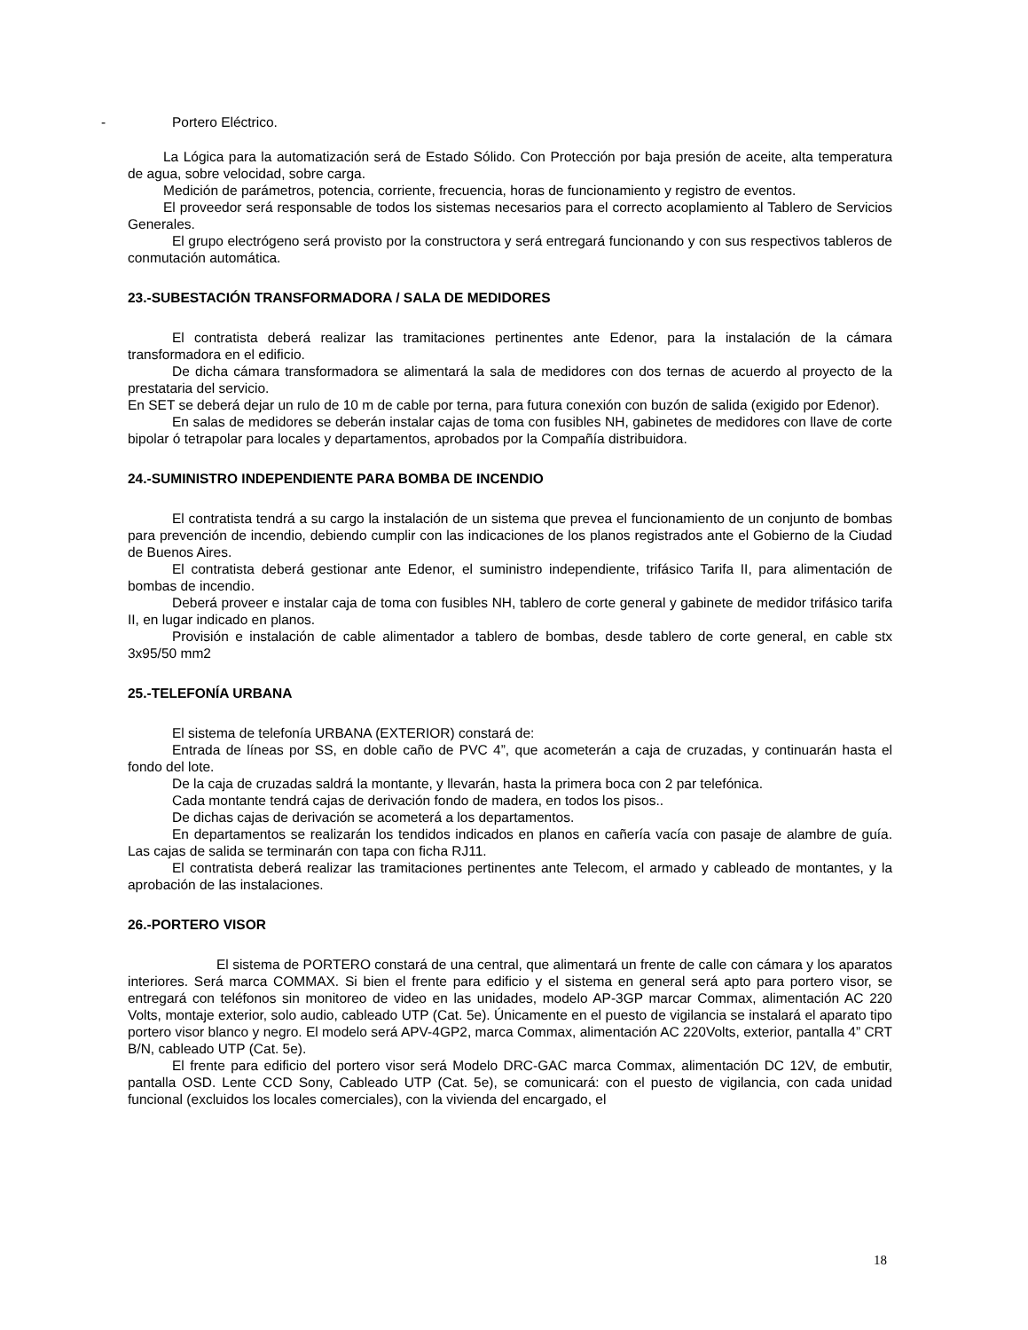- Portero Eléctrico.
La Lógica para la automatización será de Estado Sólido. Con Protección por baja presión de aceite, alta temperatura de agua, sobre velocidad, sobre carga.
Medición de parámetros, potencia, corriente, frecuencia, horas de funcionamiento y registro de eventos.
El proveedor será responsable de todos los sistemas necesarios para el correcto acoplamiento al Tablero de Servicios Generales.
El grupo electrógeno será provisto por la constructora y será entregará funcionando y con sus respectivos tableros de conmutación automática.
23.-SUBESTACIÓN TRANSFORMADORA / SALA DE MEDIDORES
El contratista deberá realizar las tramitaciones pertinentes ante Edenor, para la instalación de la cámara transformadora en el edificio.
De dicha cámara transformadora se alimentará la sala de medidores con dos ternas de acuerdo al proyecto de la prestataria del servicio.
En SET se deberá dejar un rulo de 10 m de cable por terna, para futura conexión con buzón de salida (exigido por Edenor).
En salas de medidores se deberán instalar cajas de toma con fusibles NH, gabinetes de medidores con llave de corte bipolar ó tetrapolar para locales y departamentos, aprobados por la Compañía distribuidora.
24.-SUMINISTRO INDEPENDIENTE PARA BOMBA DE INCENDIO
El contratista tendrá a su cargo la instalación de un sistema que prevea el funcionamiento de un conjunto de bombas para prevención de incendio, debiendo cumplir con las indicaciones de los planos registrados ante el Gobierno de la Ciudad de Buenos Aires.
El contratista deberá gestionar ante Edenor, el suministro independiente, trifásico Tarifa II, para alimentación de bombas de incendio.
Deberá proveer e instalar caja de toma con fusibles NH, tablero de corte general y gabinete de medidor trifásico tarifa II, en lugar indicado en planos.
Provisión e instalación de cable alimentador a tablero de bombas, desde tablero de corte general, en cable stx 3x95/50 mm2
25.-TELEFONÍA URBANA
El sistema de telefonía URBANA (EXTERIOR) constará de:
Entrada de líneas por SS, en doble caño de PVC 4”, que acometerán a caja de cruzadas, y continuarán hasta el fondo del lote.
De la caja de cruzadas saldrá la montante, y llevarán, hasta la primera boca con 2 par telefónica.
Cada montante tendrá cajas de derivación fondo de madera, en todos los pisos..
De dichas cajas de derivación se acometerá a los departamentos.
En departamentos se realizarán los tendidos indicados en planos en cañería vacía con pasaje de alambre de guía. Las cajas de salida se terminarán con tapa con ficha RJ11.
El contratista deberá realizar las tramitaciones pertinentes ante Telecom, el armado y cableado de montantes, y la aprobación de las instalaciones.
26.-PORTERO VISOR
El sistema de PORTERO constará de una central, que alimentará un frente de calle con cámara y los aparatos interiores. Será marca COMMAX. Si bien el frente para edificio y el sistema en general será apto para portero visor, se entregará con teléfonos sin monitoreo de video en las unidades, modelo AP-3GP marcar Commax, alimentación AC 220 Volts, montaje exterior, solo audio, cableado UTP (Cat. 5e). Únicamente en el puesto de vigilancia se instalará el aparato tipo portero visor blanco y negro. El modelo será APV-4GP2, marca Commax, alimentación AC 220Volts, exterior, pantalla 4” CRT B/N, cableado UTP (Cat. 5e).
El frente para edificio del portero visor será Modelo DRC-GAC marca Commax, alimentación DC 12V, de embutir, pantalla OSD. Lente CCD Sony, Cableado UTP (Cat. 5e), se comunicará: con el puesto de vigilancia, con cada unidad funcional (excluidos los locales comerciales), con la vivienda del encargado, el
18